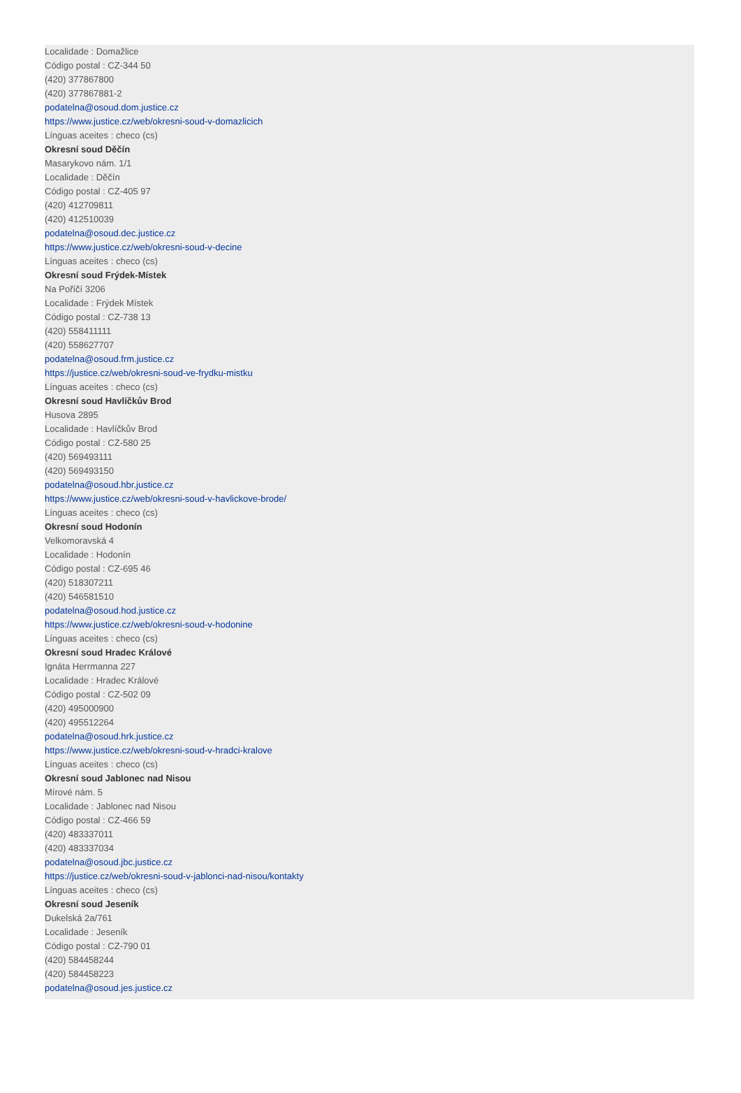Localidade : Domažlice
Código postal : CZ-344 50
(420) 377867800
(420) 377867881-2
podatelna@osoud.dom.justice.cz
https://www.justice.cz/web/okresni-soud-v-domazlicich
Línguas aceites : checo (cs)
Okresní soud Děčín
Masarykovo nám. 1/1
Localidade : Děčín
Código postal : CZ-405 97
(420) 412709811
(420) 412510039
podatelna@osoud.dec.justice.cz
https://www.justice.cz/web/okresni-soud-v-decine
Línguas aceites : checo (cs)
Okresní soud Frýdek-Místek
Na Poříčí 3206
Localidade : Frýdek Místek
Código postal : CZ-738 13
(420) 558411111
(420) 558627707
podatelna@osoud.frm.justice.cz
https://justice.cz/web/okresni-soud-ve-frydku-mistku
Línguas aceites : checo (cs)
Okresní soud Havlíčkův Brod
Husova 2895
Localidade : Havlíčkův Brod
Código postal : CZ-580 25
(420) 569493111
(420) 569493150
podatelna@osoud.hbr.justice.cz
https://www.justice.cz/web/okresni-soud-v-havlickove-brode/
Línguas aceites : checo (cs)
Okresní soud Hodonín
Velkomoravská 4
Localidade : Hodonín
Código postal : CZ-695 46
(420) 518307211
(420) 546581510
podatelna@osoud.hod.justice.cz
https://www.justice.cz/web/okresni-soud-v-hodonine
Línguas aceites : checo (cs)
Okresní soud Hradec Králové
Ignáta Herrmanna 227
Localidade : Hradec Králové
Código postal : CZ-502 09
(420) 495000900
(420) 495512264
podatelna@osoud.hrk.justice.cz
https://www.justice.cz/web/okresni-soud-v-hradci-kralove
Línguas aceites : checo (cs)
Okresní soud Jablonec nad Nisou
Mírové nám. 5
Localidade : Jablonec nad Nisou
Código postal : CZ-466 59
(420) 483337011
(420) 483337034
podatelna@osoud.jbc.justice.cz
https://justice.cz/web/okresni-soud-v-jablonci-nad-nisou/kontakty
Línguas aceites : checo (cs)
Okresní soud Jeseník
Dukelská 2a/761
Localidade : Jeseník
Código postal : CZ-790 01
(420) 584458244
(420) 584458223
podatelna@osoud.jes.justice.cz